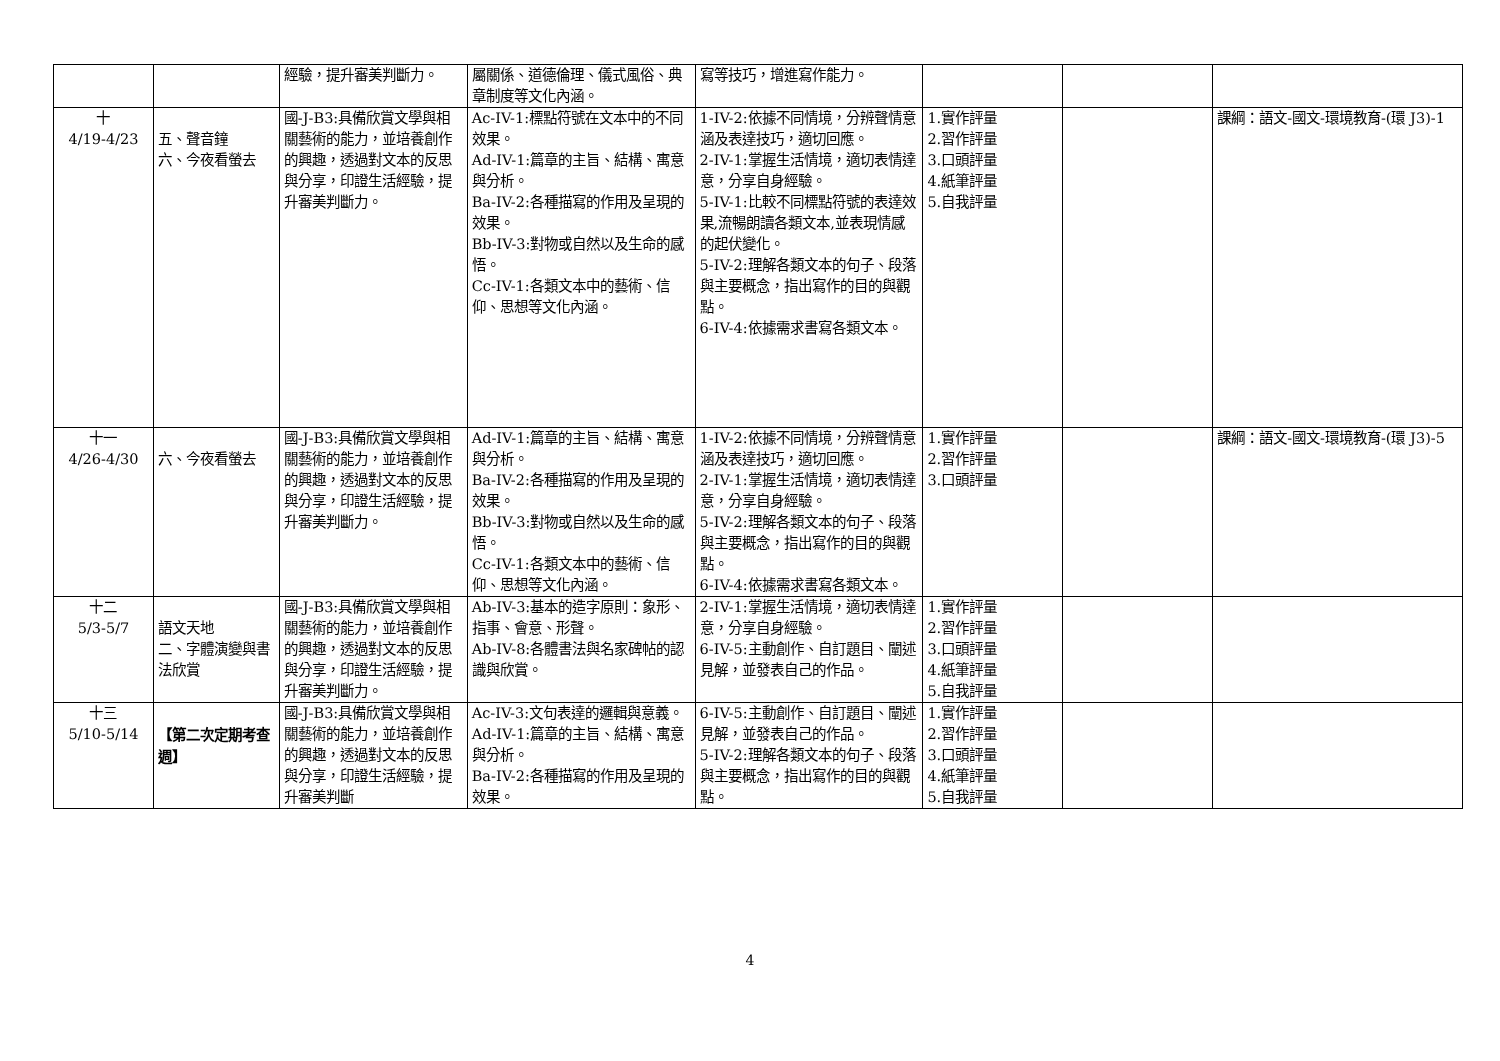| | | 經驗，提升審美判斷力。 | 屬關係、道德倫理、儀式風俗、典章制度等文化內涵。 | 寫等技巧，增進寫作能力。 | | | |
| 十 4/19-4/23 | 五、聲音鐘 六、今夜看螢去 | 國-J-B3:具備欣賞文學與相關藝術的能力，並培養創作的興趣，透過對文本的反思與分享，印證生活經驗，提升審美判斷力。 | Ac-IV-1:標點符號在文本中的不同效果。 Ad-IV-1:篇章的主旨、結構、寓意與分析。 Ba-IV-2:各種描寫的作用及呈現的效果。 Bb-IV-3:對物或自然以及生命的感悟。 Cc-IV-1:各類文本中的藝術、信仰、思想等文化內涵。 | 1-IV-2:依據不同情境，分辨聲情意涵及表達技巧，適切回應。 2-IV-1:掌握生活情境，適切表情達意，分享自身經驗。 5-IV-1:比較不同標點符號的表達效果,流暢朗讀各類文本,並表現情感的起伏變化。 5-IV-2:理解各類文本的句子、段落與主要概念，指出寫作的目的與觀點。 6-IV-4:依據需求書寫各類文本。 | 1.實作評量 2.習作評量 3.口頭評量 4.紙筆評量 5.自我評量 | | 課綱：語文-國文-環境教育-(環 J3)-1 |
| 十一 4/26-4/30 | 六、今夜看螢去 | 國-J-B3:具備欣賞文學與相關藝術的能力，並培養創作的興趣，透過對文本的反思與分享，印證生活經驗，提升審美判斷力。 | Ad-IV-1:篇章的主旨、結構、寓意與分析。 Ba-IV-2:各種描寫的作用及呈現的效果。 Bb-IV-3:對物或自然以及生命的感悟。 Cc-IV-1:各類文本中的藝術、信仰、思想等文化內涵。 | 1-IV-2:依據不同情境，分辨聲情意涵及表達技巧，適切回應。 2-IV-1:掌握生活情境，適切表情達意，分享自身經驗。 5-IV-2:理解各類文本的句子、段落與主要概念，指出寫作的目的與觀點。 6-IV-4:依據需求書寫各類文本。 | 1.實作評量 2.習作評量 3.口頭評量 | | 課綱：語文-國文-環境教育-(環 J3)-5 |
| 十二 5/3-5/7 | 語文天地 二、字體演變與書法欣賞 | 國-J-B3:具備欣賞文學與相關藝術的能力，並培養創作的興趣，透過對文本的反思與分享，印證生活經驗，提升審美判斷力。 | Ab-IV-3:基本的造字原則：象形、指事、會意、形聲。 Ab-IV-8:各體書法與名家碑帖的認識與欣賞。 | 2-IV-1:掌握生活情境，適切表情達意，分享自身經驗。 6-IV-5:主動創作、自訂題目、闡述見解，並發表自己的作品。 | 1.實作評量 2.習作評量 3.口頭評量 4.紙筆評量 5.自我評量 | | |
| 十三 5/10-5/14 | 【第二次定期考查週】 | 國-J-B3:具備欣賞文學與相關藝術的能力，並培養創作的興趣，透過對文本的反思與分享，印證生活經驗，提升審美判斷 | Ac-IV-3:文句表達的邏輯與意義。 Ad-IV-1:篇章的主旨、結構、寓意與分析。 Ba-IV-2:各種描寫的作用及呈現的效果。 | 6-IV-5:主動創作、自訂題目、闡述見解，並發表自己的作品。 5-IV-2:理解各類文本的句子、段落與主要概念，指出寫作的目的與觀點。 | 1.實作評量 2.習作評量 3.口頭評量 4.紙筆評量 5.自我評量 | | |
4